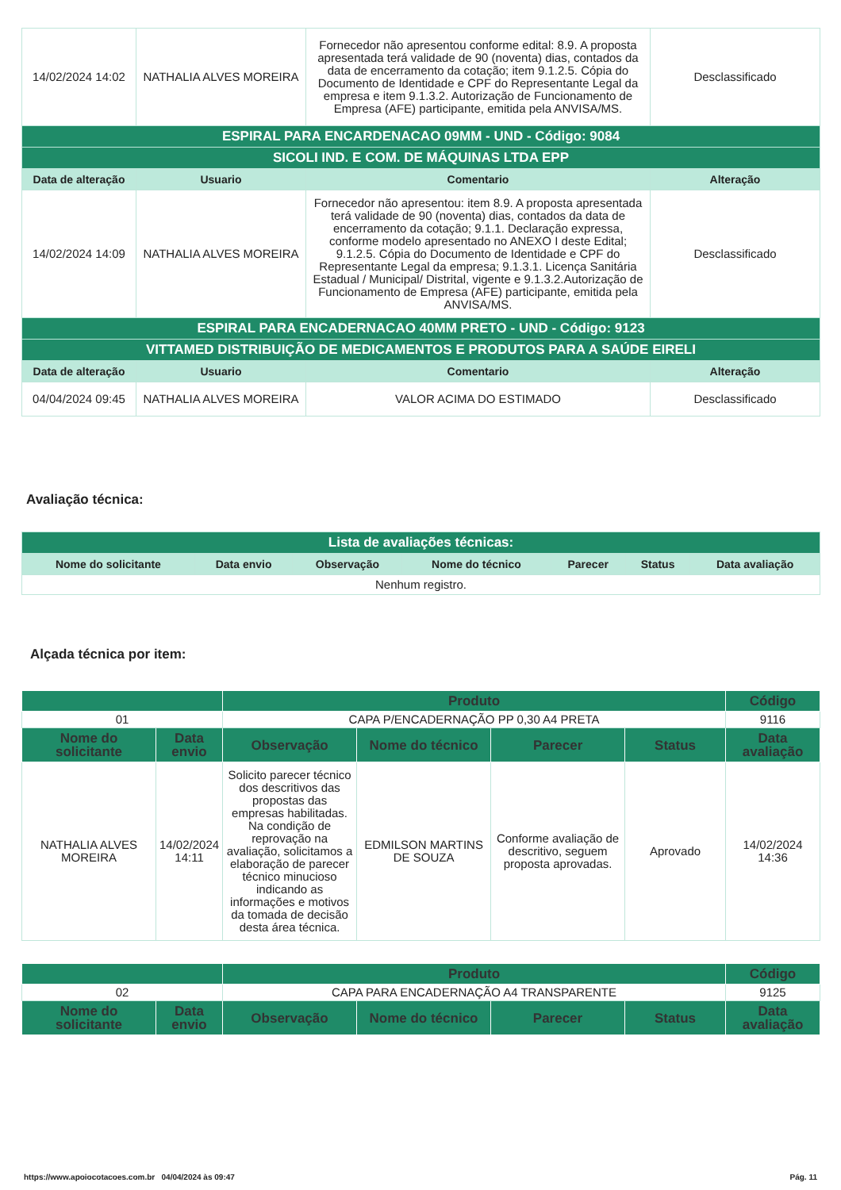| 14/02/2024 14:02 | NATHALIA ALVES MOREIRA | Fornecedor não apresentou conforme edital: 8.9. A proposta apresentada terá validade de 90 (noventa) dias, contados da data de encerramento da cotação; item 9.1.2.5. Cópia do Documento de Identidade e CPF do Representante Legal da empresa e item 9.1.3.2. Autorização de Funcionamento de Empresa (AFE) participante, emitida pela ANVISA/MS. | Desclassificado |
| ESPIRAL PARA ENCARDENACAO 09MM - UND - Código: 9084 | | | |
| SICOLI IND. E COM. DE MÁQUINAS LTDA EPP | | | |
| Data de alteração | Usuario | Comentario | Alteração |
| 14/02/2024 14:09 | NATHALIA ALVES MOREIRA | Fornecedor não apresentou: item 8.9. A proposta apresentada terá validade de 90 (noventa) dias, contados da data de encerramento da cotação; 9.1.1. Declaração expressa, conforme modelo apresentado no ANEXO I deste Edital; 9.1.2.5. Cópia do Documento de Identidade e CPF do Representante Legal da empresa; 9.1.3.1. Licença Sanitária Estadual / Municipal/ Distrital, vigente e 9.1.3.2.Autorização de Funcionamento de Empresa (AFE) participante, emitida pela ANVISA/MS. | Desclassificado |
| ESPIRAL PARA ENCADERNACAO 40MM PRETO - UND - Código: 9123 | | | |
| VITTAMED DISTRIBUIÇÃO DE MEDICAMENTOS E PRODUTOS PARA A SAÚDE EIRELI | | | |
| Data de alteração | Usuario | Comentario | Alteração |
| 04/04/2024 09:45 | NATHALIA ALVES MOREIRA | VALOR ACIMA DO ESTIMADO | Desclassificado |
Avaliação técnica:
| Lista de avaliações técnicas: | | | | | | |
| Nome do solicitante | Data envio | Observação | Nome do técnico | Parecer | Status | Data avaliação |
| Nenhum registro. | | | | | | |
Alçada técnica por item:
| | | Produto | | | | Código |
| --- | --- | --- | --- | --- | --- | --- |
| 01 | | CAPA P/ENCADERNAÇÃO PP 0,30 A4 PRETA | | | | 9116 |
| Nome do solicitante | Data envio | Observação | Nome do técnico | Parecer | Status | Data avaliação |
| NATHALIA ALVES MOREIRA | 14/02/2024 14:11 | Solicito parecer técnico dos descritivos das propostas das empresas habilitadas. Na condição de reprovação na avaliação, solicitamos a elaboração de parecer técnico minucioso indicando as informações e motivos da tomada de decisão desta área técnica. | EDMILSON MARTINS DE SOUZA | Conforme avaliação de descritivo, seguem proposta aprovadas. | Aprovado | 14/02/2024 14:36 |
| | | Produto | | | | Código |
| --- | --- | --- | --- | --- | --- | --- |
| 02 | | CAPA PARA ENCADERNAÇÃO A4 TRANSPARENTE | | | | 9125 |
| Nome do solicitante | Data envio | Observação | Nome do técnico | Parecer | Status | Data avaliação |
https://www.apoiocotacoes.com.br 04/04/2024 às 09:47 Pág. 11